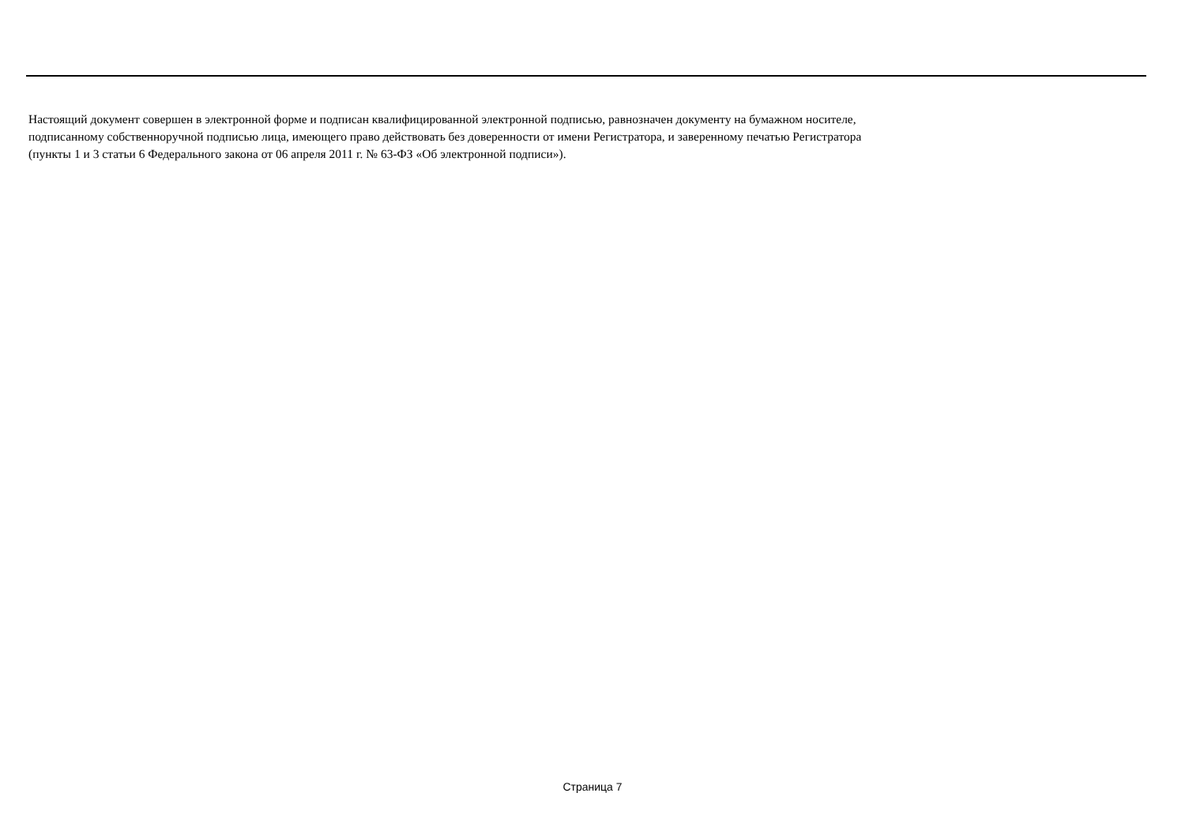Настоящий документ совершен в электронной форме и подписан квалифицированной электронной подписью, равнозначен документу на бумажном носителе,
подписанному собственноручной подписью лица, имеющего право действовать без доверенности от имени Регистратора, и заверенному печатью Регистратора
(пункты 1 и 3 статьи 6 Федерального закона от 06 апреля 2011 г. № 63-ФЗ «Об электронной подписи»).
Страница 7